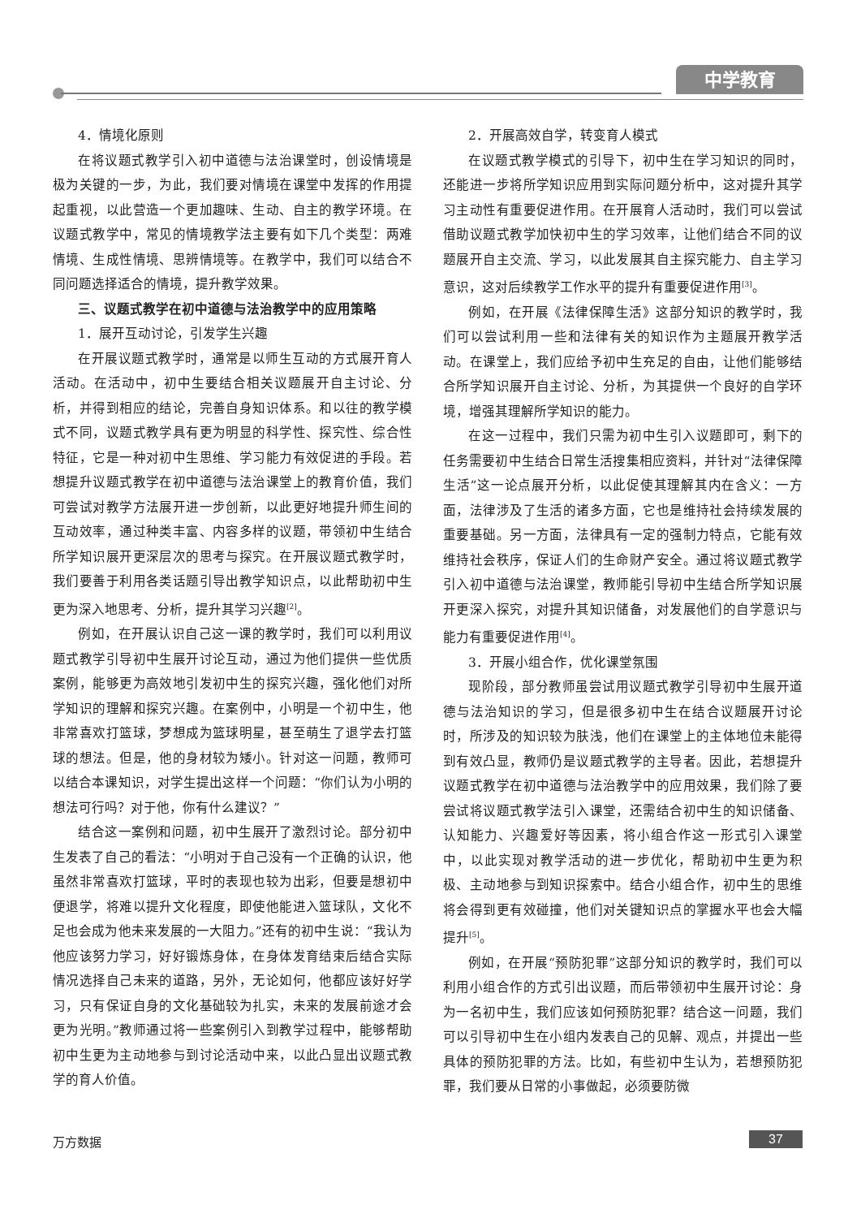中学教育
4．情境化原则
在将议题式教学引入初中道德与法治课堂时，创设情境是极为关键的一步，为此，我们要对情境在课堂中发挥的作用提起重视，以此营造一个更加趣味、生动、自主的教学环境。在议题式教学中，常见的情境教学法主要有如下几个类型：两难情境、生成性情境、思辨情境等。在教学中，我们可以结合不同问题选择适合的情境，提升教学效果。
三、议题式教学在初中道德与法治教学中的应用策略
1．展开互动讨论，引发学生兴趣
在开展议题式教学时，通常是以师生互动的方式展开育人活动。在活动中，初中生要结合相关议题展开自主讨论、分析，并得到相应的结论，完善自身知识体系。和以往的教学模式不同，议题式教学具有更为明显的科学性、探究性、综合性特征，它是一种对初中生思维、学习能力有效促进的手段。若想提升议题式教学在初中道德与法治课堂上的教育价值，我们可尝试对教学方法展开进一步创新，以此更好地提升师生间的互动效率，通过种类丰富、内容多样的议题，带领初中生结合所学知识展开更深层次的思考与探究。在开展议题式教学时，我们要善于利用各类话题引导出教学知识点，以此帮助初中生更为深入地思考、分析，提升其学习兴趣<sup>[2]</sup>。
例如，在开展认识自己这一课的教学时，我们可以利用议题式教学引导初中生展开讨论互动，通过为他们提供一些优质案例，能够更为高效地引发初中生的探究兴趣，强化他们对所学知识的理解和探究兴趣。在案例中，小明是一个初中生，他非常喜欢打篮球，梦想成为篮球明星，甚至萌生了退学去打篮球的想法。但是，他的身材较为矮小。针对这一问题，教师可以结合本课知识，对学生提出这样一个问题：“你们认为小明的想法可行吗？对于他，你有什么建议？”
结合这一案例和问题，初中生展开了激烈讨论。部分初中生发表了自己的看法：“小明对于自己没有一个正确的认识，他虽然非常喜欢打篮球，平时的表现也较为出彩，但要是想初中便退学，将难以提升文化程度，即使他能进入篮球队，文化不足也会成为他未来发展的一大阻力。”还有的初中生说：“我认为他应该努力学习，好好锻炼身体，在身体发育结束后结合实际情况选择自己未来的道路，另外，无论如何，他都应该好好学习，只有保证自身的文化基础较为扎实，未来的发展前途才会更为光明。”教师通过将一些案例引入到教学过程中，能够帮助初中生更为主动地参与到讨论活动中来，以此凸显出议题式教学的育人价值。
2．开展高效自学，转变育人模式
在议题式教学模式的引导下，初中生在学习知识的同时，还能进一步将所学知识应用到实际问题分析中，这对提升其学习主动性有重要促进作用。在开展育人活动时，我们可以尝试借助议题式教学加快初中生的学习效率，让他们结合不同的议题展开自主交流、学习，以此发展其自主探究能力、自主学习意识，这对后续教学工作水平的提升有重要促进作用<sup>[3]</sup>。
例如，在开展《法律保障生活》这部分知识的教学时，我们可以尝试利用一些和法律有关的知识作为主题展开教学活动。在课堂上，我们应给予初中生充足的自由，让他们能够结合所学知识展开自主讨论、分析，为其提供一个良好的自学环境，增强其理解所学知识的能力。
在这一过程中，我们只需为初中生引入议题即可，剩下的任务需要初中生结合日常生活搜集相应资料，并针对“法律保障生活”这一论点展开分析，以此促使其理解其内在含义：一方面，法律涉及了生活的诸多方面，它也是维持社会持续发展的重要基础。另一方面，法律具有一定的强制力特点，它能有效维持社会秩序，保证人们的生命财产安全。通过将议题式教学引入初中道德与法治课堂，教师能引导初中生结合所学知识展开更深入探究，对提升其知识储备，对发展他们的自学意识与能力有重要促进作用<sup>[4]</sup>。
3．开展小组合作，优化课堂氛围
现阶段，部分教师虽尝试用议题式教学引导初中生展开道德与法治知识的学习，但是很多初中生在结合议题展开讨论时，所涉及的知识较为肤浅，他们在课堂上的主体地位未能得到有效凸显，教师仍是议题式教学的主导者。因此，若想提升议题式教学在初中道德与法治教学中的应用效果，我们除了要尝试将议题式教学法引入课堂，还需结合初中生的知识储备、认知能力、兴趣爱好等因素，将小组合作这一形式引入课堂中，以此实现对教学活动的进一步优化，帮助初中生更为积极、主动地参与到知识探索中。结合小组合作，初中生的思维将会得到更有效碰撞，他们对关键知识点的掌握水平也会大幅提升<sup>[5]</sup>。
例如，在开展“预防犯罪”这部分知识的教学时，我们可以利用小组合作的方式引出议题，而后带领初中生展开讨论：身为一名初中生，我们应该如何预防犯罪？结合这一问题，我们可以引导初中生在小组内发表自己的见解、观点，并提出一些具体的预防犯罪的方法。比如，有些初中生认为，若想预防犯罪，我们要从日常的小事做起，必须要防微
万方数据 37